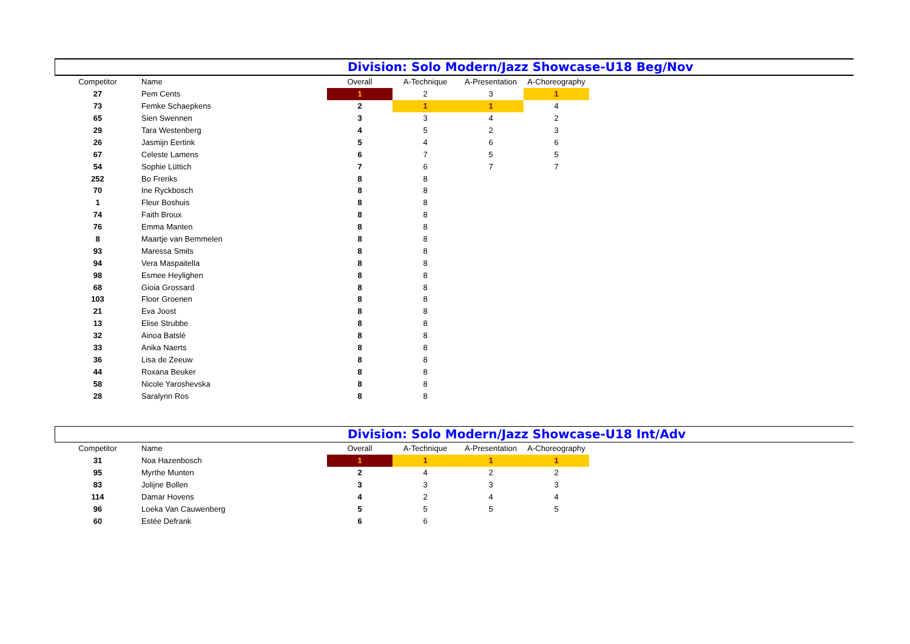Division: Solo Modern/Jazz Showcase-U18 Beg/Nov
| Competitor | Name | Overall | A-Technique | A-Presentation | A-Choreography |
| --- | --- | --- | --- | --- | --- |
| 27 | Pem Cents | 1 | 2 | 3 | 1 |
| 73 | Femke Schaepkens | 2 | 1 | 1 | 4 |
| 65 | Sien Swennen | 3 | 3 | 4 | 2 |
| 29 | Tara Westenberg | 4 | 5 | 2 | 3 |
| 26 | Jasmijn Eertink | 5 | 4 | 6 | 6 |
| 67 | Celeste Lamens | 6 | 7 | 5 | 5 |
| 54 | Sophie Lüttich | 7 | 6 | 7 | 7 |
| 252 | Bo Freriks | 8 | 8 | | |
| 70 | Ine Ryckbosch | 8 | 8 | | |
| 1 | Fleur Boshuis | 8 | 8 | | |
| 74 | Faith Broux | 8 | 8 | | |
| 76 | Emma Manten | 8 | 8 | | |
| 8 | Maartje van Bemmelen | 8 | 8 | | |
| 93 | Maressa Smits | 8 | 8 | | |
| 94 | Vera Maspaitella | 8 | 8 | | |
| 98 | Esmee Heylighen | 8 | 8 | | |
| 68 | Gioia Grossard | 8 | 8 | | |
| 103 | Floor Groenen | 8 | 8 | | |
| 21 | Eva Joost | 8 | 8 | | |
| 13 | Elise Strubbe | 8 | 8 | | |
| 32 | Ainoa Batslé | 8 | 8 | | |
| 33 | Anika Naerts | 8 | 8 | | |
| 36 | Lisa de Zeeuw | 8 | 8 | | |
| 44 | Roxana Beuker | 8 | 8 | | |
| 58 | Nicole Yaroshevska | 8 | 8 | | |
| 28 | Saralynn Ros | 8 | 8 | | |
Division: Solo Modern/Jazz Showcase-U18 Int/Adv
| Competitor | Name | Overall | A-Technique | A-Presentation | A-Choreography |
| --- | --- | --- | --- | --- | --- |
| 31 | Noa Hazenbosch | 1 | 1 | 1 | 1 |
| 95 | Myrthe Munten | 2 | 4 | 2 | 2 |
| 83 | Jolijne Bollen | 3 | 3 | 3 | 3 |
| 114 | Damar Hovens | 4 | 2 | 4 | 4 |
| 96 | Loeka Van Cauwenberg | 5 | 5 | 5 | 5 |
| 60 | Estée Defrank | 6 | 6 | | |